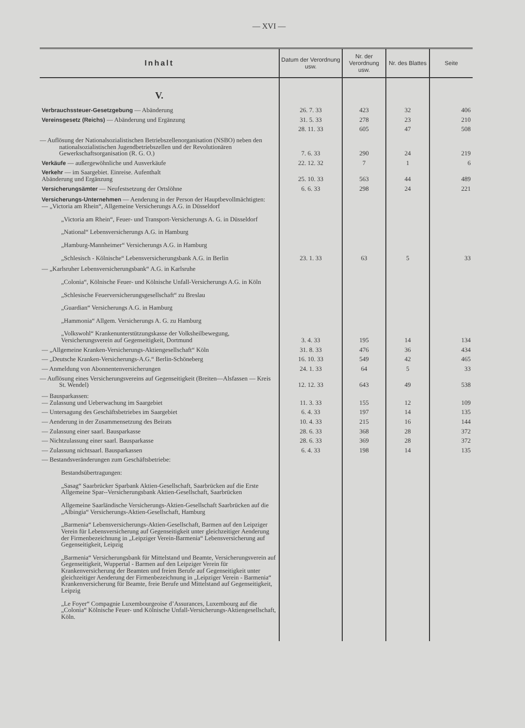— XVI —
| Inhalt | Datum der Verordnung usw. | Nr. der Verordnung usw. | Nr. des Blattes | Seite |
| --- | --- | --- | --- | --- |
| V. | | | | |
| Verbrauchssteuer-Gesetzgebung — Abänderung | 26. 7. 33 | 423 | 32 | 406 |
| Vereinsgesetz (Reichs) — Abänderung und Ergänzung | 31. 5. 33 | 278 | 23 | 210 |
| | 28. 11. 33 | 605 | 47 | 508 |
| — Auflösung der Nationalsozialistischen Betriebszellenorganisation (NSBO) neben den nationalsozialistischen Jugendbetriebszellen und der Revolutionären Gewerkschaftsorganisation (R. G. O.) | 7. 6. 33 | 290 | 24 | 219 |
| Verkäufe — außergewöhnliche und Ausverkäufe | 22. 12. 32 | 7 | 1 | 6 |
| Verkehr — im Saargebiet. Einreise. Aufenthalt Abänderung und Ergänzung | 25. 10. 33 | 563 | 44 | 489 |
| Versicherungsämter — Neufestsetzung der Ortslöhne | 6. 6. 33 | 298 | 24 | 221 |
| Versicherungs-Unternehmen — Aenderung in der Person der Hauptbevollmächtigten: — „Victoria am Rhein“, Allgemeine Versicherungs A.G. in Düsseldorf „Victoria am Rhein“, Feuer- und Transport-Versicherungs A. G. in Düsseldorf „National“ Lebensversicherungs A.G. in Hamburg „Hamburg-Mannheimer“ Versicherungs A.G. in Hamburg „Schlesisch - Kölnische“ Lebensversicherungsbank A.G. in Berlin | 23. 1. 33 | 63 | 5 | 33 |
| — „Karlsruher Lebensversicherungsbank“ A.G. in Karlsruhe „Colonia“, Kölnische Feuer- und Kölnische Unfall-Versicherungs A.G. in Köln „Schlesische Feuerversicherungsgesellschaft“ zu Breslau „Guardian“ Versicherungs A.G. in Hamburg „Hammonia“ Allgem. Versicherungs A. G. zu Hamburg „Volkswohl“ Krankenunterstützungskasse der Volksheilbewegung, Versicherungsverein auf Gegenseitigkeit, Dortmund | 3. 4. 33 | 195 | 14 | 134 |
| — „Allgemeine Kranken-Versicherungs-Aktiengesellschaft“ Köln | 31. 8. 33 | 476 | 36 | 434 |
| — „Deutsche Kranken-Versicherungs-A.G.“ Berlin-Schöneberg | 16. 10. 33 | 549 | 42 | 465 |
| — Anmeldung von Abonnentenversicherungen | 24. 1. 33 | 64 | 5 | 33 |
| — Auflösung eines Versicherungsvereins auf Gegenseitigkeit (Breiten—Alsfassen — Kreis St. Wendel) | 12. 12. 33 | 643 | 49 | 538 |
| — Bausparkassen: — Zulassung und Ueberwachung im Saargebiet | 11. 3. 33 | 155 | 12 | 109 |
| — Untersagung des Geschäftsbetriebes im Saargebiet | 6. 4. 33 | 197 | 14 | 135 |
| — Aenderung in der Zusammensetzung des Beirats | 10. 4. 33 | 215 | 16 | 144 |
| — Zulassung einer saarl. Bausparkasse | 28. 6. 33 | 368 | 28 | 372 |
| — Nichtzulassung einer saarl. Bausparkasse | 28. 6. 33 | 369 | 28 | 372 |
| — Zulassung nichtsaarl. Bausparkassen | 6. 4. 33 | 198 | 14 | 135 |
| — Bestandsveränderungen zum Geschäftsbetriebe: Bestandsübertragungen: „Sasag“ Saarbrücker Sparbank Aktien-Gesellschaft, Saarbrücken auf die Erste Allgemeine Spar--Versicherungsbank Aktien-Gesellschaft, Saarbrücken Allgemeine Saarländische Versicherungs-Aktien-Gesellschaft Saarbrücken auf die „Albingia“ Versicherungs-Aktien-Gesellschaft, Hamburg „Barmenia“ Lebensversicherungs-Aktien-Gesellschaft, Barmen auf den Leipziger Verein für Lebensversicherung auf Gegenseitigkeit unter gleichzeitiger Aenderung der Firmenbezeichnung in „Leipziger Verein-Barmenia“ Lebensversicherung auf Gegenseitigkeit, Leipzig „Barmenia“ Versicherungsbank für Mittelstand und Beamte, Versicherungsverein auf Gegenseitigkeit, Wuppertal - Barmen auf den Leipziger Verein für Krankenversicherung der Beamten und freien Berufe auf Gegenseitigkeit unter gleichzeitiger Aenderung der Firmenbezeichnung in „Leipziger Verein - Barmenia“ Krankenversicherung für Beamte, freie Berufe und Mittelstand auf Gegenseitigkeit, Leipzig „Le Foyer“ Compagnie Luxembourgeoise d’Assurances, Luxembourg auf die „Colonia“ Kölnische Feuer- und Kölnische Unfall-Versicherungs-Aktiengesellschaft, Köln. | | | | |